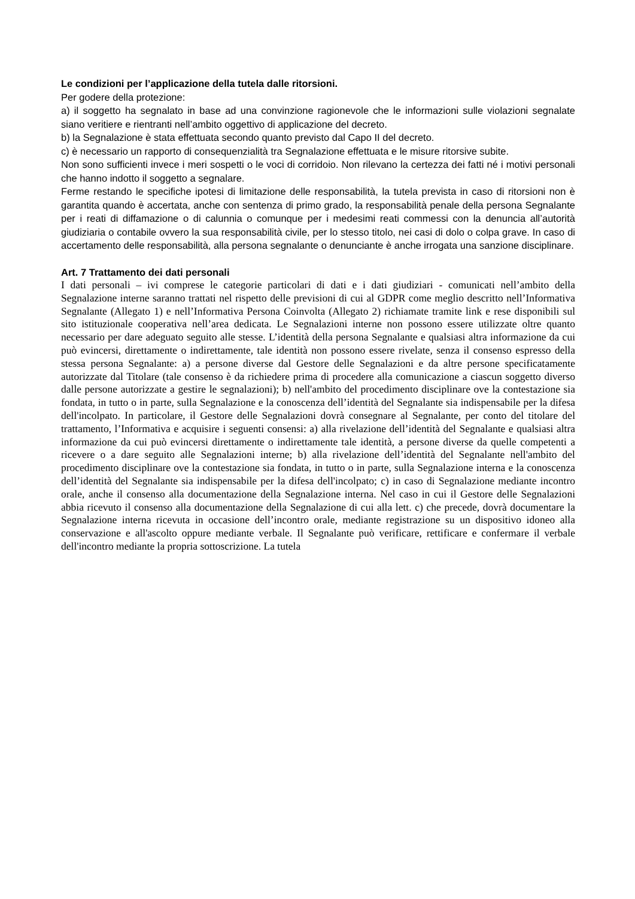Le condizioni per l’applicazione della tutela dalle ritorsioni.
Per godere della protezione:
a) il soggetto ha segnalato in base ad una convinzione ragionevole che le informazioni sulle violazioni segnalate siano veritiere e rientranti nell’ambito oggettivo di applicazione del decreto.
b) la Segnalazione è stata effettuata secondo quanto previsto dal Capo II del decreto.
c) è necessario un rapporto di consequenzialità tra Segnalazione effettuata e le misure ritorsive subite.
Non sono sufficienti invece i meri sospetti o le voci di corridoio. Non rilevano la certezza dei fatti né i motivi personali che hanno indotto il soggetto a segnalare.
Ferme restando le specifiche ipotesi di limitazione delle responsabilità, la tutela prevista in caso di ritorsioni non è garantita quando è accertata, anche con sentenza di primo grado, la responsabilità penale della persona Segnalante per i reati di diffamazione o di calunnia o comunque per i medesimi reati commessi con la denuncia all’autorità giudiziaria o contabile ovvero la sua responsabilità civile, per lo stesso titolo, nei casi di dolo o colpa grave. In caso di accertamento delle responsabilità, alla persona segnalante o denunciante è anche irrogata una sanzione disciplinare.
Art. 7 Trattamento dei dati personali
I dati personali – ivi comprese le categorie particolari di dati e i dati giudiziari - comunicati nell’ambito della Segnalazione interne saranno trattati nel rispetto delle previsioni di cui al GDPR come meglio descritto nell’Informativa Segnalante (Allegato 1) e nell’Informativa Persona Coinvolta (Allegato 2) richiamate tramite link e rese disponibili sul sito istituzionale cooperativa nell’area dedicata. Le Segnalazioni interne non possono essere utilizzate oltre quanto necessario per dare adeguato seguito alle stesse. L’identità della persona Segnalante e qualsiasi altra informazione da cui può evincersi, direttamente o indirettamente, tale identità non possono essere rivelate, senza il consenso espresso della stessa persona Segnalante: a) a persone diverse dal Gestore delle Segnalazioni e da altre persone specificatamente autorizzate dal Titolare (tale consenso è da richiedere prima di procedere alla comunicazione a ciascun soggetto diverso dalle persone autorizzate a gestire le segnalazioni); b) nell'ambito del procedimento disciplinare ove la contestazione sia fondata, in tutto o in parte, sulla Segnalazione e la conoscenza dell’identità del Segnalante sia indispensabile per la difesa dell'incolpato. In particolare, il Gestore delle Segnalazioni dovrà consegnare al Segnalante, per conto del titolare del trattamento, l’Informativa e acquisire i seguenti consensi: a) alla rivelazione dell’identità del Segnalante e qualsiasi altra informazione da cui può evincersi direttamente o indirettamente tale identità, a persone diverse da quelle competenti a ricevere o a dare seguito alle Segnalazioni interne; b) alla rivelazione dell’identità del Segnalante nell'ambito del procedimento disciplinare ove la contestazione sia fondata, in tutto o in parte, sulla Segnalazione interna e la conoscenza dell’identità del Segnalante sia indispensabile per la difesa dell'incolpato; c) in caso di Segnalazione mediante incontro orale, anche il consenso alla documentazione della Segnalazione interna. Nel caso in cui il Gestore delle Segnalazioni abbia ricevuto il consenso alla documentazione della Segnalazione di cui alla lett. c) che precede, dovrà documentare la Segnalazione interna ricevuta in occasione dell’incontro orale, mediante registrazione su un dispositivo idoneo alla conservazione e all'ascolto oppure mediante verbale. Il Segnalante può verificare, rettificare e confermare il verbale dell'incontro mediante la propria sottoscrizione. La tutela